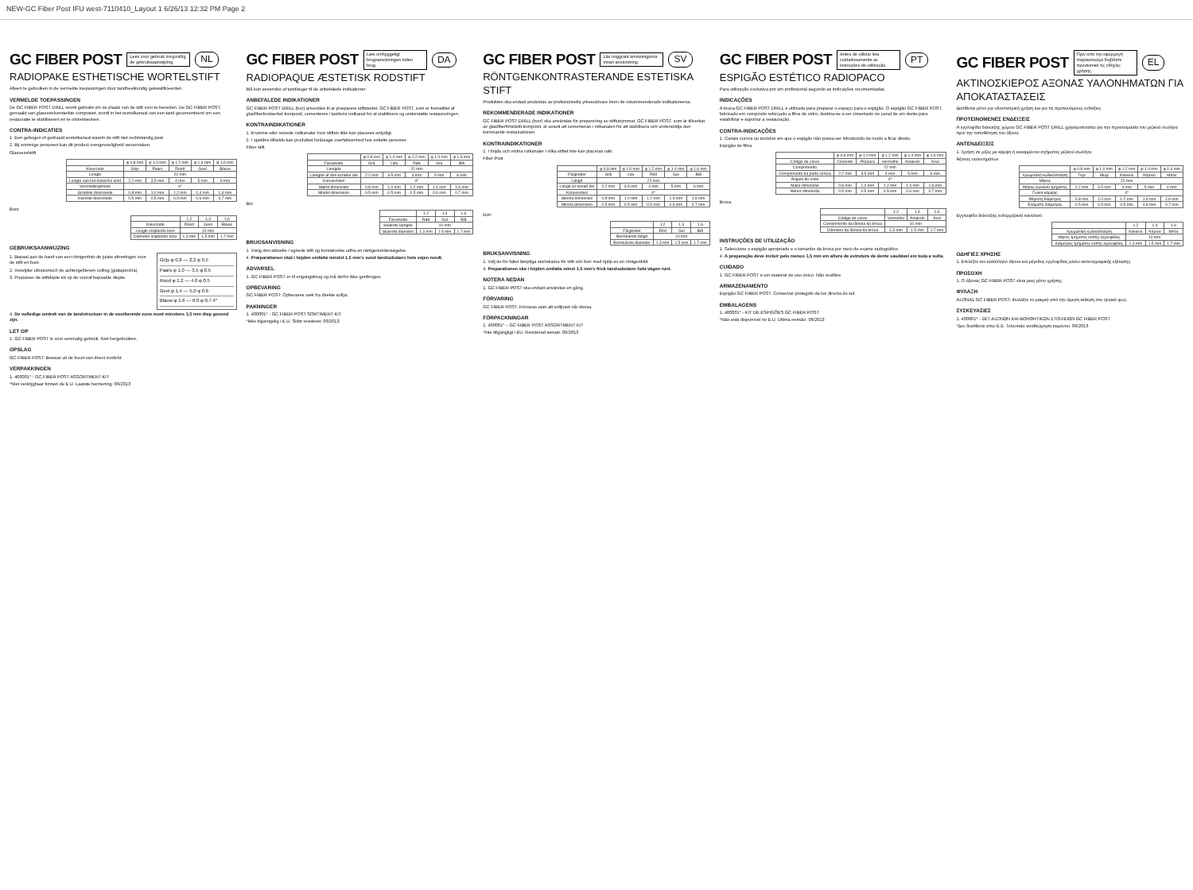NEW-GC Fiber Post IFU west-7110410_Layout 1 6/26/13 12:32 PM Page 2
GC FIBER POST
Lees voor gebruik zorgvuldig de gebruiksaanwijzing NL
RADIOPAKE ESTHETISCHE WORTELSTIFT
Alleen te gebruiken in de vermelde toepassingen door tandheelkundig gekwalificeerden.
VERMELDE TOEPASSINGEN
De GC FIBER POST DRILL wordt gebruikt om de plaats van de stift voor te bereiden. De GC FIBER POST, gemaakt van glasvezelversterkte composiet, wordt in het wortelkanaal van een tand gecementeerd om een restauratie te stabiliseren en te ondersteunen.
CONTRA-INDICATIES
1. Een gebogen of gedraaid wortelkanaal waarin de stift niet rechtstandig past.
2. Bij sommige personen kan dit product overgevoeligheid veroorzaken.
Glasvezelstift
| | φ 0,8 mm | φ 1,0 mm | φ 1,2 mm | φ 1,4 mm | φ 1,6 mm |
| --- | --- | --- | --- | --- | --- |
| Kleurcode | Grijs | Paars | Rood | Geel | Blauw |
| Lengte | 22 mm | | | | |
| Lengte van het konische eind | 2,2 mm | 3,5 mm | 4 mm | 5 mm | 6 mm |
| Versmallingshoek | 4° | | | | |
| Grootste doorsnede | 0,8 mm | 1,0 mm | 1,2 mm | 1,4 mm | 1,6 mm |
| Kleinste doorsnede | 0,5 mm | 0,5 mm | 0,5 mm | 0,6 mm | 0,7 mm |
Boor
| | 1,2 | 1,4 | 1,6 |
| --- | --- | --- | --- |
| Kleurcode | Rood | Geel | Blauw |
| Lengte snijdende boor | 10 mm | | |
| Diameter snijdende boor | 1,3 mm | 1,5 mm | 1,7 mm |
GEBRUIKSAANWIJZING
1. Bepaal aan de hand van een röntgenfoto de juiste afmetingen voor de stift en boor.
2. Verwijder ultrasonisch de achtergebleven vulling (guttapercha).
3. Prepareer de stiftdepte tot op de vooraf bepaalde diepte.
Grijs φ 0.8 — 2.2 φ 0.5
Paars φ 1.0 — 3.5 φ 0.5
Rood φ 1.2 — 4.0 φ 0.5
Geel φ 1.4 — 5.0 φ 0.6
Blauw φ 1.6 — 6.0 φ 0.7 4°
4. De volledige omtrek van de tandstructuur in de voorbereide zone moet minstens 1,5 mm diep gezond zijn.
LET OP
1. GC FIBER POST is voor eenmalig gebruik. Niet hergebruiken.
OPSLAG
GC FIBER POST: Bewaar uit de buurt van direct zonlicht.
VERPAKKINGEN
1. 400001* - GC FIBER POST ASSORTMENT KIT
*Niet verkrijgbaar binnen de E.U. Laatste herziening: 06/2013
GC FIBER POST
Læs omhyggeligt brugsanvisningen inden brug. DA
RADIOPAQUE ÆSTETISK RODSTIFT
Må kun anvendes af tandlæger til de anbefalede indikationer.
ANBEFALEDE INDIKATIONER
GC FIBER POST DRILL (bor) anvendes til at præparere stiftstedet. GC FIBER POST, som er fremstillet af glasfiberforstærket komposit, cementeres i tandens rodkanal for at stabilisere og understøtte restaureringen.
KONTRAINDIKATIONER
1. Krumme eller snoede rodkanaler hvor stiften ikke kan placeres entydigt.
2. I sjældne tilfælde kan produktet forårsage overfølsomhed hos enkelte personer.
Fiber stift
| | φ 0.8 mm | φ 1.0 mm | φ 1.2 mm | φ 1.4 mm | φ 1.6 mm |
| --- | --- | --- | --- | --- | --- |
| Farvekode | Grå | Lilla | Rød | Gul | Blå |
| Længde | 22 mm | | | | |
| Længde af den koniske del | 2.2 mm | 3.5 mm | 4 mm | 5 mm | 6 mm |
| Konusvinkel | 4° | | | | |
| Størst dimension | 0.8 mm | 1.0 mm | 1.2 mm | 1.4 mm | 1.6 mm |
| Mindst dimension | 0.5 mm | 0.5 mm | 0.5 mm | 0.6 mm | 0.7 mm |
Bor
| | 1.2 | 1.4 | 1.6 |
| --- | --- | --- | --- |
| Farvekode | Rød | Gul | Blå |
| Skærets længde | 10 mm | | |
| Skærets diameter | 1.3 mm | 1.5 mm | 1.7 mm |
BRUGSANVISNING
1. Vælg den aktuelle / egnede stift og borstørrelse udfra en røntgenundersøgelse.
4. Præparationen skal i höjden omfatte mindst 1.5 mm's sund tandsubstans hele vejen rundt.
ADVARSEL
1. GC FIBER POST er til engangsbrug og må derfor ikke genbruges.
OPBEVARING
GC FIBER POST: Opbevares væk fra direkte sollys.
PAKNINGER
1. 400001* - GC FIBER POST SORTIMENT KIT
*Ikke tilgængelig i E.U. Sidst revideret: 06/2013
GC FIBER POST
Läs noggrant anvisningarna innan användning SV
RÖNTGENKONTRASTERANDE ESTETISKA STIFT
Produkten ska endast användas av professionella yrkesutövare inom de rekommenderade indikationerna.
REKOMMENDERADE INDIKATIONER
GC FIBER POST DRILL (borr) ska användas för preparering av stiftutrymmet. GC FIBER POST, som är tillverkat av glasfiberförstärkt komposit, är avsett att cementeras i rotkanalen för att stabilisera och understödja den kommande restaurationen.
KONTRAINDIKATIONER
1. I böjda och vridna rotkanaler i vilka stiftet inte kan placeras rakt.
Fiber Post
| | φ 0.8 mm | φ 1.0 mm | φ 1.2 mm | φ 1.4 mm | φ 1.6 mm |
| --- | --- | --- | --- | --- | --- |
| Färgkoder | Grå | Lila | Röd | Gul | Blå |
| Längd | 22 mm | | | | |
| Längd av konad del | 2.2 mm | 3.5 mm | 4 mm | 5 mm | 6 mm |
| Konusvinkel | 4° | | | | |
| Största dimension | 0.8 mm | 1.0 mm | 1.2 mm | 1.4 mm | 1.6 mm |
| Minsta dimension | 0.5 mm | 0.5 mm | 0.5 mm | 0.6 mm | 0.7 mm |
Dorr
| | 1.2 | 1.4 | 1.6 |
| --- | --- | --- | --- |
| Färgkoder | Röd | Gul | Blå |
| Borrskärets längd | 10 mm | | |
| Borrskärets diameter | 1.3 mm | 1.5 mm | 1.7 mm |
BRUKSANVISNING
1. Välj de för fallet lämpliga storlekarna för stift och borr med hjälp av en röntgenbild.
4. Preparationen ska i höjden omfatta minst 1.5 mm's frisk tandsubstans hela vägen runt.
NOTERA NEDAN
1. GC FIBER POST ska endast användas en gång.
FÖRVARING
GC FIBER POST: Förvaras utan att solljuset når dessa.
FÖRPACKNINGAR
1. 400001* – GC FIBER POST ASSORTMENT KIT
*Inte tillgängligt i EU. Reviderad senast: 06/2013
GC FIBER POST
Antes de utilizar leia cuidadosamente as instruções de utilização. PT
ESPIGÃO ESTÉTICO RADIOPACO
Para utilização exclusiva por um profissional segundo as indicações recomendadas.
INDICAÇÕES
A broca GC FIBER POST DRILL é utilizada para preparar o espaço para o espigão. O espigão GC FIBER POST, fabricado em compósito reforçado a fibra de vidro, destina-se a ser cimentado no canal de um dente para estabilizar e suportar a restauração.
CONTRA-INDICAÇÕES
1. Canais curvos ou torcidos em que o espigão não possa ser introduzido de modo a ficar direito.
Espigão de fibra
| | φ 0.8 mm | φ 1.0 mm | φ 1.2 mm | φ 1.4 mm | φ 1.6 mm |
| --- | --- | --- | --- | --- | --- |
| Código de cores | Cinzento | Púrpura | Vermelho | Amarelo | Azul |
| Comprimento | 22 mm | | | | |
| Comprimento da parte cónica | 2.2 mm | 3.5 mm | 4 mm | 5 mm | 6 mm |
| Ângulo do cone | 4° | | | | |
| Maior dimensão | 0.8 mm | 1.0 mm | 1.2 mm | 1.4 mm | 1.6 mm |
| Menor dimensão | 0.5 mm | 0.5 mm | 0.5 mm | 0.6 mm | 0.7 mm |
Broca
| | 1.2 | 1.4 | 1.6 |
| --- | --- | --- | --- |
| Código de cores | Vermelho | Amarelo | Azul |
| Comprimento da lâmina da broca | 10 mm | | |
| Diâmetro da lâmina da broca | 1.3 mm | 1.5 mm | 1.7 mm |
INSTRUÇÕES DE UTILIZAÇÃO
1. Seleccione o espigão apropriado e o tamanho da broca por meio de exame radiográfico.
4. A preparação deve incluir pelo menos 1,5 mm em altura de estrutura de dente saudável em toda a volta.
CUIDADO
1. GC FIBER POST é um material de uso único. Não reutilize.
ARMAZENAMENTO
Espigão GC FIBER POST: Conservar protegido da luz directa do sol.
EMBALAGENS
1. 400001* - KIT DE ESPIGÕES GC FIBER POST
*Não está disponível no E.U. Última revisão: 06/2013
GC FIBER POST
Πριν από την εφαρμογή παρακαλούμε διαβάστε προσεκτικά τις οδηγίες χρήσης. EL
ΑΚΤΙΝΟΣΚΙΕΡΟΣ ΑΞΟΝΑΣ ΥΑΛΟΝΗΜΑΤΩΝ ΓΙΑ ΑΠΟΚΑΤΑΣΤΑΣΕΙΣ
Διατίθεται μόνο για οδοντιατρική χρήση και για τις προτεινόμενες ενδείξεις.
ΠΡΟΤΕΙΝΟΜΕΝΕΣ ΕΝΔΕΙΞΕΙΣ
Η εγγλυφίδα διάνοιξης χώρου GC FIBER POST DRILL χρησιμοποιείται για την προετοιμασία του ριζικού σωλήνα πριν την τοποθέτηση του άξονα.
ΑΝΤΕΝΔΕΙΞΕΙΣ
1. Χρήση σε ρίζες με κάμψη ή κεκαμμένου σχήματος ριζικού σωλήνα.
Άξονας υαλονημάτων
| | φ 0.8 mm | φ 1.0 mm | φ 1.2 mm | φ 1.4 mm | φ 1.6 mm |
| --- | --- | --- | --- | --- | --- |
| Χρωματική κωδικοποίηση | Γκρι | Μωβ | Κόκκινο | Κίτρινο | Μπλε |
| Μήκος | 22 mm | | | | |
| Μήκος κωνικού τμήματος | 2.2 mm | 3.5 mm | 4 mm | 5 mm | 6 mm |
| Γωνία κάμψης | 4° | | | | |
| Μέγιστη διάμετρος | 0.8 mm | 1.0 mm | 1.2 mm | 1.4 mm | 1.6 mm |
| Ελάχιστη διάμετρος | 0.5 mm | 0.5 mm | 0.5 mm | 0.6 mm | 0.7 mm |
Εγγλυφίδα διάνοιξης ενδορριζικού καναλιού
| | 1.2 | 1.4 | 1.6 |
| --- | --- | --- | --- |
| Χρωματική κωδικοποίηση | Κόκκινο | Κίτρινο | Μπλε |
| Μήκος τμήματος κοπής εγγλυφίδας | 10 mm | | |
| Διάμετρος τμήματος κοπής εγγλυφίδας | 1.3 mm | 1.5 mm | 1.7 mm |
ΟΔΗΓΙΕΣ ΧΡΗΣΗΣ
1. Επιλέξτε τον κατάλληλο άξονα και μέγεθος εγγλυφίδας μέσω ακτινογραφικής εξέτασης.
ΠΡΟΣΟΧΗ
1. Ο άξονας GC FIBER POST είναι μιας μόνο χρήσης.
ΦΥΛΑΞΗ
ΑΞΟΝΑΣ GC FIBER POST: Φυλάξτε το μακριά από την άμεση έκθεση στο ηλιακό φως.
ΣΥΣΚΕΥΑΣΙΕΣ
1. 400001* - ΣΕΤ ΑΞΟΝΩΝ ΚΑΙ ΒΟΗΘΗΤΙΚΩΝ ΣΤΟΙΧΕΙΩΝ GC FIBER POST
*Δεν διατίθεται στην Ε.Ε. Τελευταία αναθεώρηση κειμένου: 06/2013